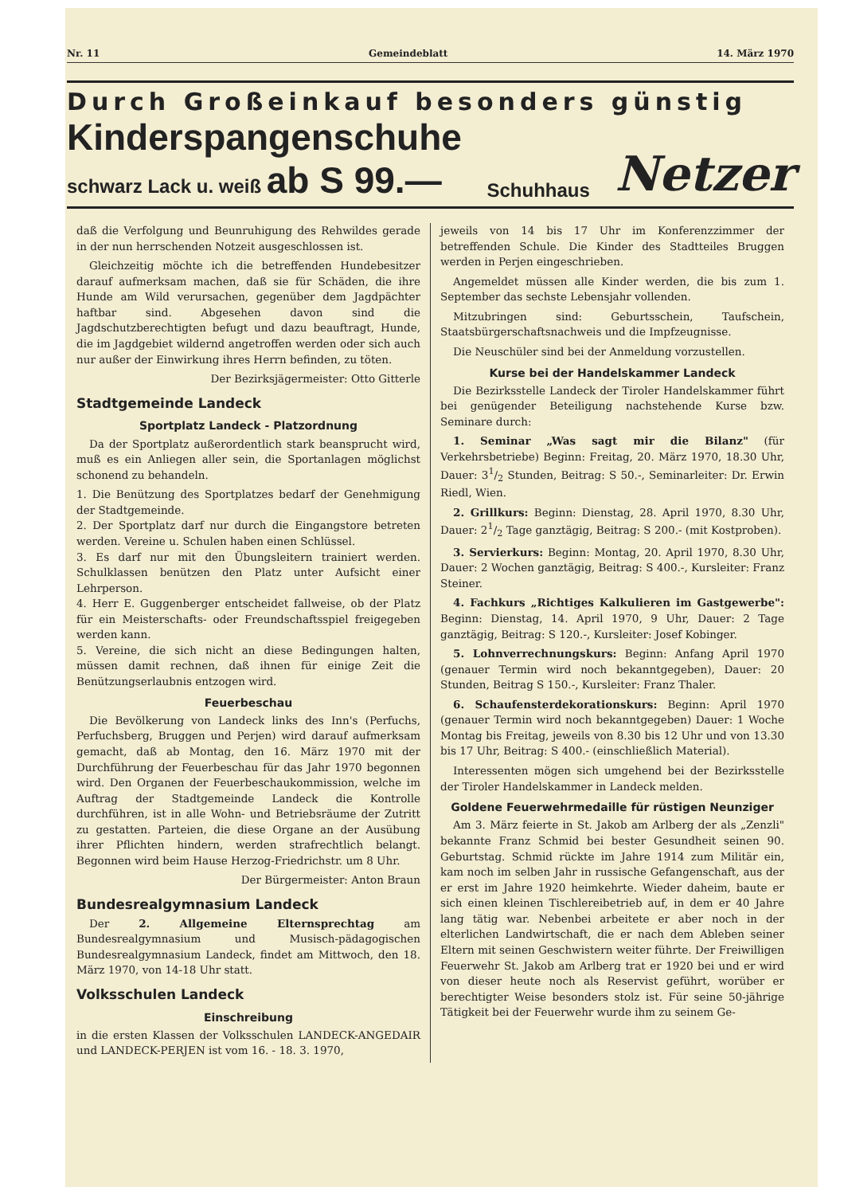Nr. 11 Gemeindeblatt 14. März 1970
Durch Großeinkauf besonders günstig
Kinderspangenschuhe
schwarz Lack u. weiß ab S 99.—
Schuhhaus
Netzer
daß die Verfolgung und Beunruhigung des Rehwildes gerade in der nun herrschenden Notzeit ausgeschlossen ist.
Gleichzeitig möchte ich die betreffenden Hundebesitzer darauf aufmerksam machen, daß sie für Schäden, die ihre Hunde am Wild verursachen, gegenüber dem Jagdpächter haftbar sind. Abgesehen davon sind die Jagdschutzberechtigten befugt und dazu beauftragt, Hunde, die im Jagdgebiet wildernd angetroffen werden oder sich auch nur außer der Einwirkung ihres Herrn befinden, zu töten.
Der Bezirksjägermeister: Otto Gitterle
Stadtgemeinde Landeck
Sportplatz Landeck - Platzordnung
Da der Sportplatz außerordentlich stark beansprucht wird, muß es ein Anliegen aller sein, die Sportanlagen möglichst schonend zu behandeln.
1. Die Benützung des Sportplatzes bedarf der Genehmigung der Stadtgemeinde.
2. Der Sportplatz darf nur durch die Eingangstore betreten werden. Vereine u. Schulen haben einen Schlüssel.
3. Es darf nur mit den Übungsleitern trainiert werden. Schulklassen benützen den Platz unter Aufsicht einer Lehrperson.
4. Herr E. Guggenberger entscheidet fallweise, ob der Platz für ein Meisterschafts- oder Freundschaftsspiel freigegeben werden kann.
5. Vereine, die sich nicht an diese Bedingungen halten, müssen damit rechnen, daß ihnen für einige Zeit die Benützungserlaubnis entzogen wird.
Feuerbeschau
Die Bevölkerung von Landeck links des Inn's (Perfuchs, Perfuchsberg, Bruggen und Perjen) wird darauf aufmerksam gemacht, daß ab Montag, den 16. März 1970 mit der Durchführung der Feuerbeschau für das Jahr 1970 begonnen wird. Den Organen der Feuerbeschaukommission, welche im Auftrag der Stadtgemeinde Landeck die Kontrolle durchführen, ist in alle Wohn- und Betriebsräume der Zutritt zu gestatten. Parteien, die diese Organe an der Ausübung ihrer Pflichten hindern, werden strafrechtlich belangt. Begonnen wird beim Hause Herzog-Friedrichstr. um 8 Uhr.
Der Bürgermeister: Anton Braun
Bundesrealgymnasium Landeck
Der 2. Allgemeine Elternsprechtag am Bundesrealgymnasium und Musisch-pädagogischen Bundesrealgymnasium Landeck, findet am Mittwoch, den 18. März 1970, von 14-18 Uhr statt.
Volksschulen Landeck
Einschreibung
in die ersten Klassen der Volksschulen LANDECK-ANGEDAIR und LANDECK-PERJEN ist vom 16. - 18. 3. 1970,
jeweils von 14 bis 17 Uhr im Konferenzzimmer der betreffenden Schule. Die Kinder des Stadtteiles Bruggen werden in Perjen eingeschrieben.
Angemeldet müssen alle Kinder werden, die bis zum 1. September das sechste Lebensjahr vollenden.
Mitzubringen sind: Geburtsschein, Taufschein, Staatsbürgerschaftsnachweis und die Impfzeugnisse.
Die Neuschüler sind bei der Anmeldung vorzustellen.
Kurse bei der Handelskammer Landeck
Die Bezirksstelle Landeck der Tiroler Handelskammer führt bei genügender Beteiligung nachstehende Kurse bzw. Seminare durch:
1. Seminar „Was sagt mir die Bilanz" (für Verkehrsbetriebe) Beginn: Freitag, 20. März 1970, 18.30 Uhr, Dauer: 31/2 Stunden, Beitrag: S 50.-, Seminarleiter: Dr. Erwin Riedl, Wien.
2. Grillkurs: Beginn: Dienstag, 28. April 1970, 8.30 Uhr, Dauer: 21/2 Tage ganztägig, Beitrag: S 200.- (mit Kostproben).
3. Servierkurs: Beginn: Montag, 20. April 1970, 8.30 Uhr, Dauer: 2 Wochen ganztägig, Beitrag: S 400.-, Kursleiter: Franz Steiner.
4. Fachkurs „Richtiges Kalkulieren im Gastgewerbe": Beginn: Dienstag, 14. April 1970, 9 Uhr, Dauer: 2 Tage ganztägig, Beitrag: S 120.-, Kursleiter: Josef Kobinger.
5. Lohnverrechnungskurs: Beginn: Anfang April 1970 (genauer Termin wird noch bekanntgegeben), Dauer: 20 Stunden, Beitrag S 150.-, Kursleiter: Franz Thaler.
6. Schaufensterdekorationskurs: Beginn: April 1970 (genauer Termin wird noch bekanntgegeben) Dauer: 1 Woche Montag bis Freitag, jeweils von 8.30 bis 12 Uhr und von 13.30 bis 17 Uhr, Beitrag: S 400.- (einschließlich Material).
Interessenten mögen sich umgehend bei der Bezirksstelle der Tiroler Handelskammer in Landeck melden.
Goldene Feuerwehrmedaille für rüstigen Neunziger
Am 3. März feierte in St. Jakob am Arlberg der als „Zenzli" bekannte Franz Schmid bei bester Gesundheit seinen 90. Geburtstag. Schmid rückte im Jahre 1914 zum Militär ein, kam noch im selben Jahr in russische Gefangenschaft, aus der er erst im Jahre 1920 heimkehrte. Wieder daheim, baute er sich einen kleinen Tischlereibetrieb auf, in dem er 40 Jahre lang tätig war. Nebenbei arbeitete er aber noch in der elterlichen Landwirtschaft, die er nach dem Ableben seiner Eltern mit seinen Geschwistern weiter führte. Der Freiwilligen Feuerwehr St. Jakob am Arlberg trat er 1920 bei und er wird von dieser heute noch als Reservist geführt, worüber er berechtigter Weise besonders stolz ist. Für seine 50-jährige Tätigkeit bei der Feuerwehr wurde ihm zu seinem Ge-